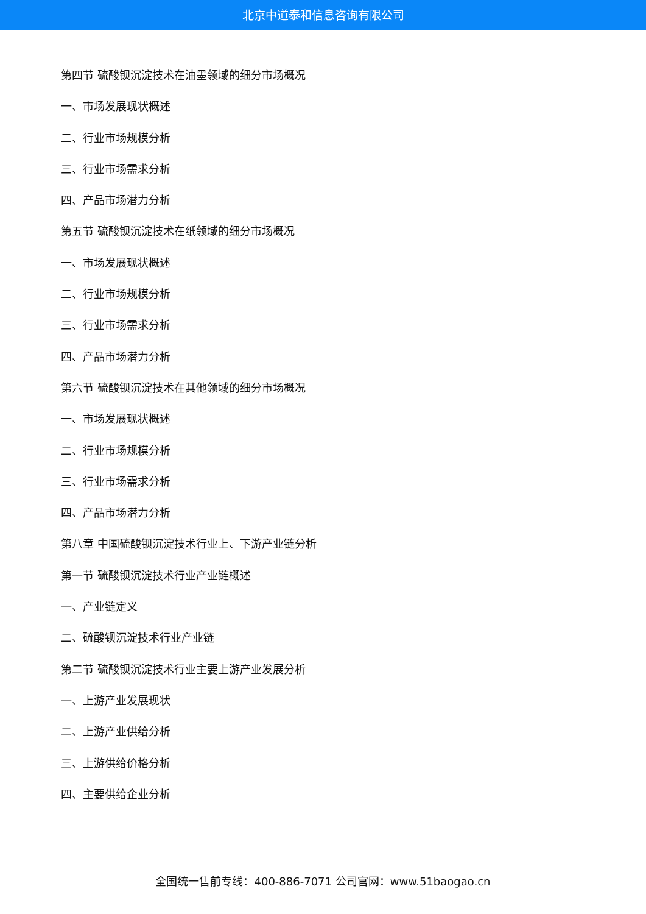北京中道泰和信息咨询有限公司
第四节 硫酸钡沉淀技术在油墨领域的细分市场概况
一、市场发展现状概述
二、行业市场规模分析
三、行业市场需求分析
四、产品市场潜力分析
第五节 硫酸钡沉淀技术在纸领域的细分市场概况
一、市场发展现状概述
二、行业市场规模分析
三、行业市场需求分析
四、产品市场潜力分析
第六节 硫酸钡沉淀技术在其他领域的细分市场概况
一、市场发展现状概述
二、行业市场规模分析
三、行业市场需求分析
四、产品市场潜力分析
第八章 中国硫酸钡沉淀技术行业上、下游产业链分析
第一节 硫酸钡沉淀技术行业产业链概述
一、产业链定义
二、硫酸钡沉淀技术行业产业链
第二节 硫酸钡沉淀技术行业主要上游产业发展分析
一、上游产业发展现状
二、上游产业供给分析
三、上游供给价格分析
四、主要供给企业分析
全国统一售前专线：400-886-7071 公司官网：www.51baogao.cn